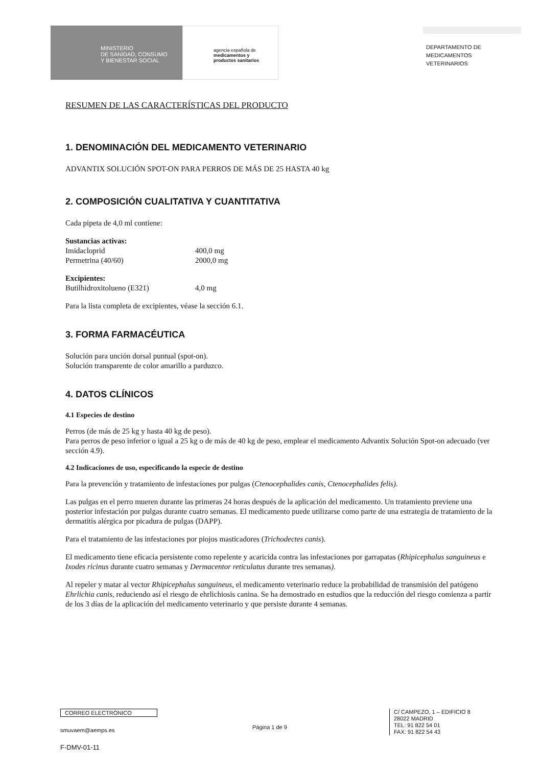MINISTERIO
DE SANIDAD, CONSUMO
Y BIENESTAR SOCIAL
agencia española de
medicamentos y
productos sanitarios
DEPARTAMENTO DE
MEDICAMENTOS
VETERINARIOS
RESUMEN DE LAS CARACTERÍSTICAS DEL PRODUCTO
1. DENOMINACIÓN DEL MEDICAMENTO VETERINARIO
ADVANTIX SOLUCIÓN SPOT-ON PARA PERROS DE MÁS DE 25 HASTA 40 kg
2. COMPOSICIÓN CUALITATIVA Y CUANTITATIVA
Cada pipeta de 4,0 ml contiene:
Sustancias activas:
Imidacloprid 400,0 mg
Permetrina (40/60) 2000,0 mg
Excipientes:
Butilhidroxitolueno (E321) 4,0 mg
Para la lista completa de excipientes, véase la sección 6.1.
3. FORMA FARMACÉUTICA
Solución para unción dorsal puntual (spot-on).
Solución transparente de color amarillo a parduzco.
4. DATOS CLÍNICOS
4.1 Especies de destino
Perros (de más de 25 kg y hasta 40 kg de peso).
Para perros de peso inferior o igual a 25 kg o de más de 40 kg de peso, emplear el medicamento Advantix Solución Spot-on adecuado (ver sección 4.9).
4.2 Indicaciones de uso, especificando la especie de destino
Para la prevención y tratamiento de infestaciones por pulgas (Ctenocephalides canis, Ctenocephalides felis).
Las pulgas en el perro mueren durante las primeras 24 horas después de la aplicación del medicamento. Un tratamiento previene una posterior infestación por pulgas durante cuatro semanas. El medicamento puede utilizarse como parte de una estrategia de tratamiento de la dermatitis alérgica por picadura de pulgas (DAPP).
Para el tratamiento de las infestaciones por piojos masticadores (Trichodectes canis).
El medicamento tiene eficacia persistente como repelente y acaricida contra las infestaciones por garrapatas (Rhipicephalus sanguineus e Ixodes ricinus durante cuatro semanas y Dermacentor reticulatus durante tres semanas).
Al repeler y matar al vector Rhipicephalus sanguineus, el medicamento veterinario reduce la probabilidad de transmisión del patógeno Ehrlichia canis, reduciendo así el riesgo de ehrlichiosis canina. Se ha demostrado en estudios que la reducción del riesgo comienza a partir de los 3 días de la aplicación del medicamento veterinario y que persiste durante 4 semanas.
CORREO ELECTRÓNICO
smuvaem@aemps.es
F-DMV-01-11
Página 1 de 9
C/ CAMPEZO, 1 – EDIFICIO 8
28022 MADRID
TEL: 91 822 54 01
FAX: 91 822 54 43